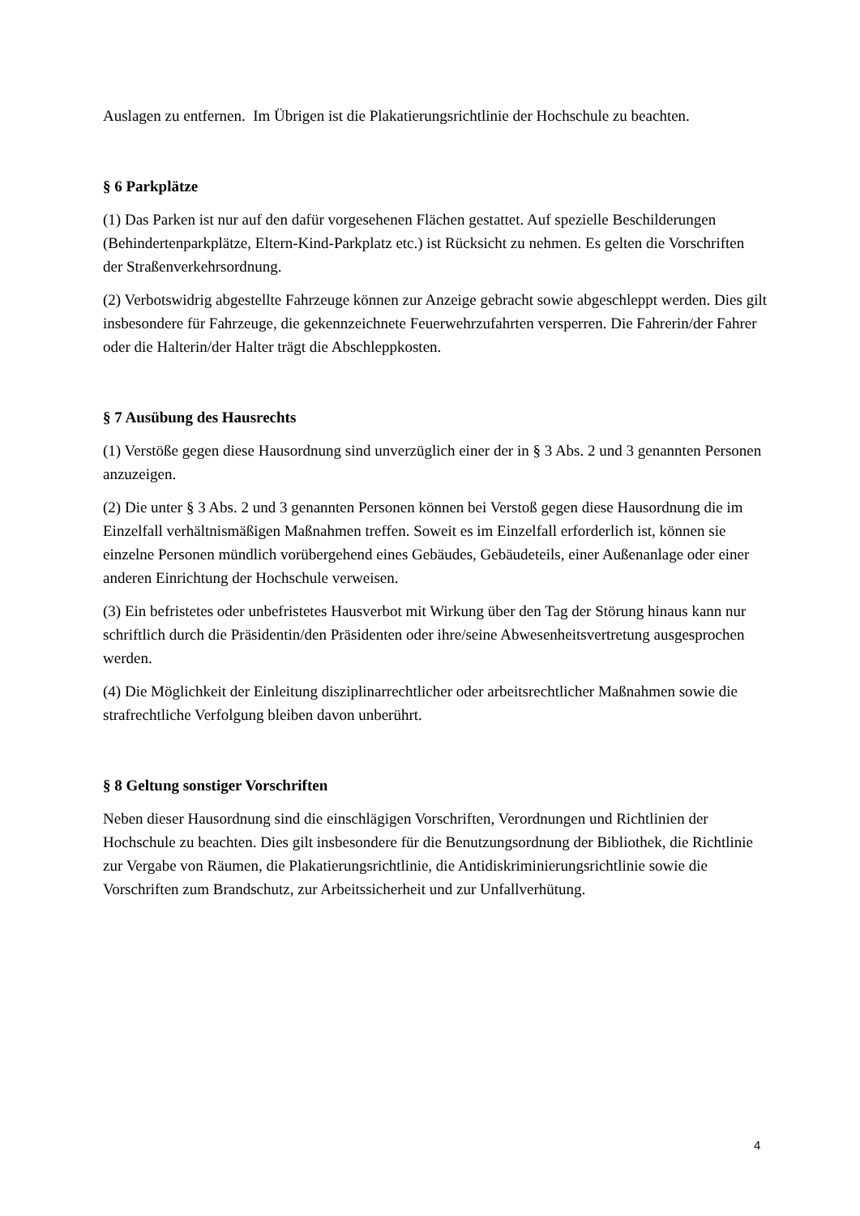Auslagen zu entfernen. Im Übrigen ist die Plakatierungsrichtlinie der Hochschule zu beachten.
§ 6 Parkplätze
(1) Das Parken ist nur auf den dafür vorgesehenen Flächen gestattet. Auf spezielle Beschilderungen (Behindertenparkplätze, Eltern-Kind-Parkplatz etc.) ist Rücksicht zu nehmen. Es gelten die Vorschriften der Straßenverkehrsordnung.
(2) Verbotswidrig abgestellte Fahrzeuge können zur Anzeige gebracht sowie abgeschleppt werden. Dies gilt insbesondere für Fahrzeuge, die gekennzeichnete Feuerwehrzufahrten versperren. Die Fahrerin/der Fahrer oder die Halterin/der Halter trägt die Abschleppkosten.
§ 7 Ausübung des Hausrechts
(1) Verstöße gegen diese Hausordnung sind unverzüglich einer der in § 3 Abs. 2 und 3 genannten Personen anzuzeigen.
(2) Die unter § 3 Abs. 2 und 3 genannten Personen können bei Verstoß gegen diese Hausordnung die im Einzelfall verhältnismäßigen Maßnahmen treffen. Soweit es im Einzelfall erforderlich ist, können sie einzelne Personen mündlich vorübergehend eines Gebäudes, Gebäudeteils, einer Außenanlage oder einer anderen Einrichtung der Hochschule verweisen.
(3) Ein befristetes oder unbefristetes Hausverbot mit Wirkung über den Tag der Störung hinaus kann nur schriftlich durch die Präsidentin/den Präsidenten oder ihre/seine Abwesenheitsvertretung ausgesprochen werden.
(4) Die Möglichkeit der Einleitung disziplinarrechtlicher oder arbeitsrechtlicher Maßnahmen sowie die strafrechtliche Verfolgung bleiben davon unberührt.
§ 8 Geltung sonstiger Vorschriften
Neben dieser Hausordnung sind die einschlägigen Vorschriften, Verordnungen und Richtlinien der Hochschule zu beachten. Dies gilt insbesondere für die Benutzungsordnung der Bibliothek, die Richtlinie zur Vergabe von Räumen, die Plakatierungsrichtlinie, die Antidiskriminierungsrichtlinie sowie die Vorschriften zum Brandschutz, zur Arbeitssicherheit und zur Unfallverhütung.
4